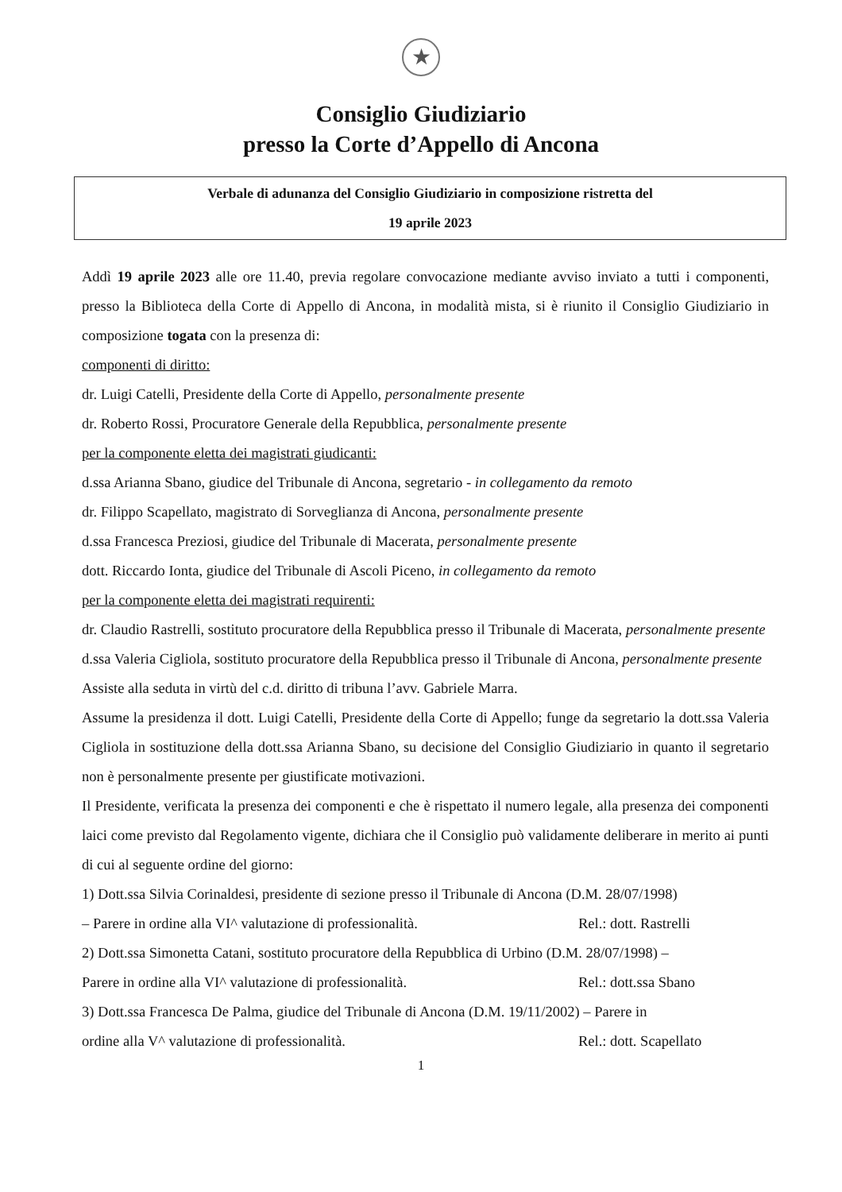★
Consiglio Giudiziario
presso la Corte d’Appello di Ancona
Verbale di adunanza del Consiglio Giudiziario in composizione ristretta del
19 aprile 2023
Addì 19 aprile 2023 alle ore 11.40, previa regolare convocazione mediante avviso inviato a tutti i componenti, presso la Biblioteca della Corte di Appello di Ancona, in modalità mista, si è riunito il Consiglio Giudiziario in composizione togata con la presenza di:
componenti di diritto:
dr. Luigi Catelli, Presidente della Corte di Appello, personalmente presente
dr. Roberto Rossi, Procuratore Generale della Repubblica, personalmente presente
per la componente eletta dei magistrati giudicanti:
d.ssa Arianna Sbano, giudice del Tribunale di Ancona, segretario - in collegamento da remoto
dr. Filippo Scapellato, magistrato di Sorveglianza di Ancona, personalmente presente
d.ssa Francesca Preziosi, giudice del Tribunale di Macerata, personalmente presente
dott. Riccardo Ionta, giudice del Tribunale di Ascoli Piceno, in collegamento da remoto
per la componente eletta dei magistrati requirenti:
dr. Claudio Rastrelli, sostituto procuratore della Repubblica presso il Tribunale di Macerata, personalmente presente
d.ssa Valeria Cigliola, sostituto procuratore della Repubblica presso il Tribunale di Ancona, personalmente presente
Assiste alla seduta in virtù del c.d. diritto di tribuna l’avv. Gabriele Marra.
Assume la presidenza il dott. Luigi Catelli, Presidente della Corte di Appello; funge da segretario la dott.ssa Valeria Cigliola in sostituzione della dott.ssa Arianna Sbano, su decisione del Consiglio Giudiziario in quanto il segretario non è personalmente presente per giustificate motivazioni.
Il Presidente, verificata la presenza dei componenti e che è rispettato il numero legale, alla presenza dei componenti laici come previsto dal Regolamento vigente, dichiara che il Consiglio può validamente deliberare in merito ai punti di cui al seguente ordine del giorno:
1) Dott.ssa Silvia Corinaldesi, presidente di sezione presso il Tribunale di Ancona (D.M. 28/07/1998)
– Parere in ordine alla VI^ valutazione di professionalità. Rel.: dott. Rastrelli
2) Dott.ssa Simonetta Catani, sostituto procuratore della Repubblica di Urbino (D.M. 28/07/1998) –
Parere in ordine alla VI^ valutazione di professionalità. Rel.: dott.ssa Sbano
3) Dott.ssa Francesca De Palma, giudice del Tribunale di Ancona (D.M. 19/11/2002) – Parere in
ordine alla V^ valutazione di professionalità. Rel.: dott. Scapellato
1